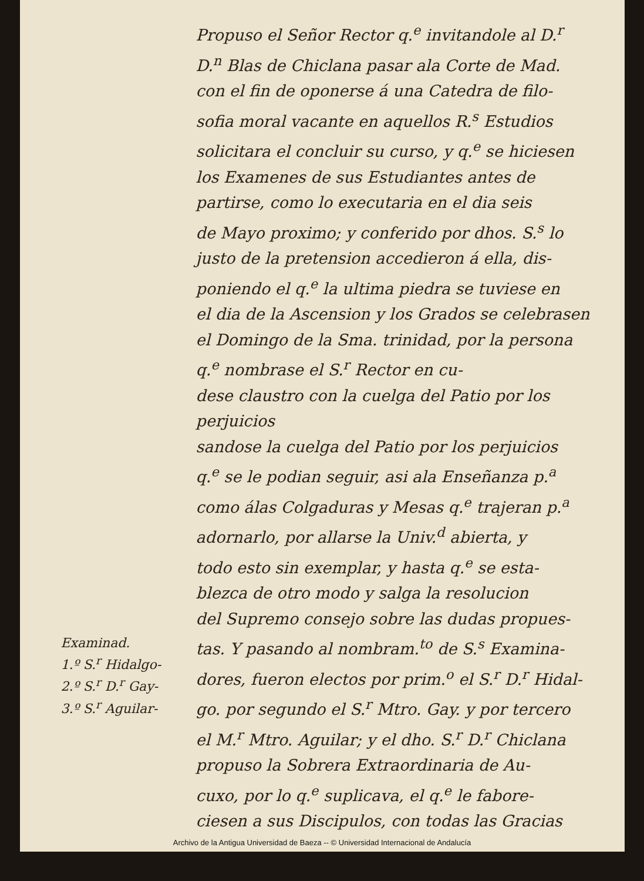Examinad.
1.º S.<sup>r</sup> Hidalgo-
2.º S.<sup>r</sup> D.<sup>r</sup> Gay-
3.º S.<sup>r</sup> Aguilar-
Propuso el Señor Rector q.<sup>e</sup> invitandole al D.<sup>r</sup>
D.<sup>n</sup> Blas de Chiclana pasar ala Corte de Mad.
con el fin de oponerse á una Catedra de filo-
sofia moral vacante en aquellos R.<sup>s</sup> Estudios
solicitara el concluir su curso, y q.<sup>e</sup> se hiciesen
los Examenes de sus Estudiantes antes de
partirse, como lo executaria en el dia seis
de Mayo proximo; y conferido por dhos. S.<sup>s</sup> lo
justo de la pretension accedieron á ella, dis-
poniendo el q.<sup>e</sup> la ultima piedra se tuviese en
el dia de la Ascension y los Grados se celebrasen
el Domingo de la Sma. trinidad, por la persona
q.<sup>e</sup> nombrase el S.<sup>r</sup> Rector en cu-
dese claustro con la cuelga del Patio por los perjuicios
sandose la cuelga del Patio por los perjuicios
q.<sup>e</sup> se le podian seguir, asi ala Enseñanza p.<sup>a</sup>
como álas Colgaduras y Mesas q.<sup>e</sup> trajeran p.<sup>a</sup>
adornarlo, por allarse la Univ.<sup>d</sup> abierta, y
todo esto sin exemplar, y hasta q.<sup>e</sup> se esta-
blezca de otro modo y salga la resolucion
del Supremo consejo sobre las dudas propues-
tas. Y pasando al nombram.<sup>to</sup> de S.<sup>s</sup> Examina-
dores, fueron electos por prim.<sup>o</sup> el S.<sup>r</sup> D.<sup>r</sup> Hidal-
go. por segundo el S.<sup>r</sup> Mtro. Gay. y por tercero
el M.<sup>r</sup> Mtro. Aguilar; y el dho. S.<sup>r</sup> D.<sup>r</sup> Chiclana
propuso la Sobrera Extraordinaria de Au-
cuxo, por lo q.<sup>e</sup> suplicava, el q.<sup>e</sup> le fabore-
ciesen a sus Discipulos, con todas las Gracias
Archivo de la Antigua Universidad de Baeza -- © Universidad Internacional de Andalucía